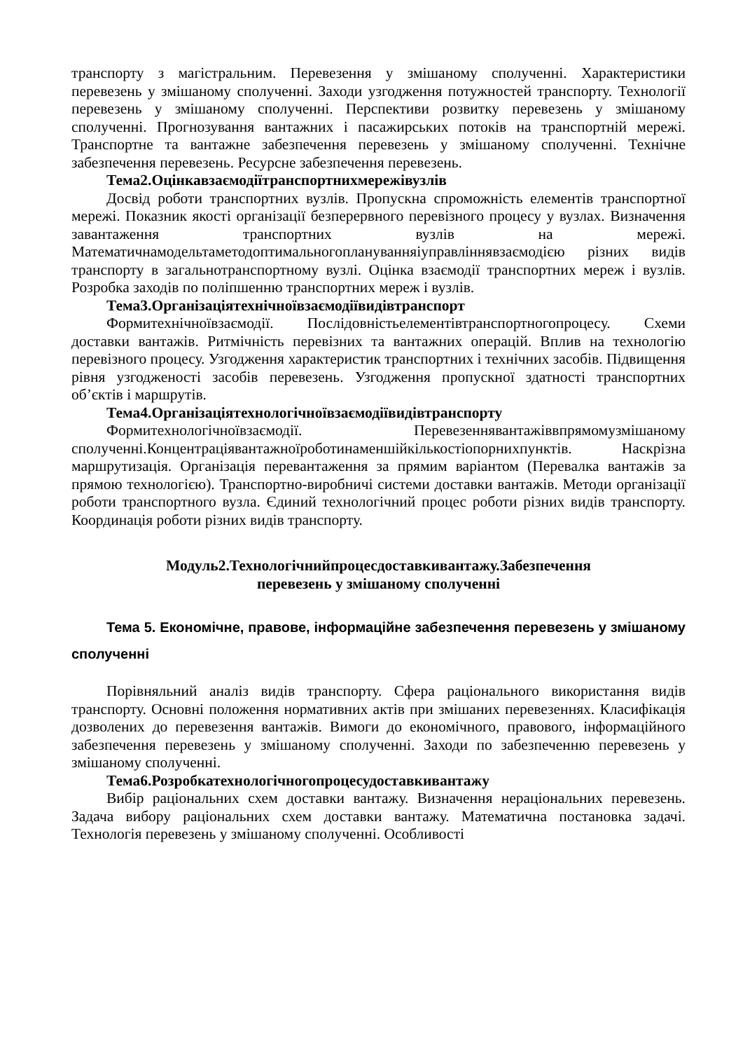транспорту з магістральним. Перевезення у змішаному сполученні. Характеристики перевезень у змішаному сполученні. Заходи узгодження потужностей транспорту. Технології перевезень у змішаному сполученні. Перспективи розвитку перевезень у змішаному сполученні. Прогнозування вантажних і пасажирських потоків на транспортній мережі. Транспортне та вантажне забезпечення перевезень у змішаному сполученні. Технічне забезпечення перевезень. Ресурсне забезпечення перевезень.
Тема2.Оцінкавзаємодіїтранспортнихмережівузлів
Досвід роботи транспортних вузлів. Пропускна спроможність елементів транспортної мережі. Показник якості організації безперервного перевізного процесу у вузлах. Визначення завантаження транспортних вузлів на мережі. Математичнамодельтаметодоптимальногоплануванняіуправліннявзаємодією різних видів транспорту в загальнотранспортному вузлі. Оцінка взаємодії транспортних мереж і вузлів. Розробка заходів по поліпшенню транспортних мереж і вузлів.
Тема3.Організаціятехнічноївзаємодіївидівтранспорт
Формитехнічноївзаємодії. Послідовністьелементівтранспортногопроцесу. Схеми доставки вантажів. Ритмічність перевізних та вантажних операцій. Вплив на технологію перевізного процесу. Узгодження характеристик транспортних і технічних засобів. Підвищення рівня узгодженості засобів перевезень. Узгодження пропускної здатності транспортних об’єктів і маршрутів.
Тема4.Організаціятехнологічноївзаємодіївидівтранспорту
Формитехнологічноївзаємодії. Перевезеннявантажіввпрямомузмішаному сполученні.Концентраціявантажноїроботинаменшійкількостіопорнихпунктів. Наскрізна маршрутизація. Організація перевантаження за прямим варіантом (Перевалка вантажів за прямою технологією). Транспортно-виробничі системи доставки вантажів. Методи організації роботи транспортного вузла. Єдиний технологічний процес роботи різних видів транспорту. Координація роботи різних видів транспорту.
Модуль2.Технологічнийпроцесдоставкивантажу.Забезпечення
перевезень у змішаному сполученні
Тема 5. Економічне, правове, інформаційне забезпечення перевезень у змішаному сполученні
Порівняльний аналіз видів транспорту. Сфера раціонального використання видів транспорту. Основні положення нормативних актів при змішаних перевезеннях. Класифікація дозволених до перевезення вантажів. Вимоги до економічного, правового, інформаційного забезпечення перевезень у змішаному сполученні. Заходи по забезпеченню перевезень у змішаному сполученні.
Тема6.Розробкатехнологічногопроцесудоставкивантажу
Вибір раціональних схем доставки вантажу. Визначення нераціональних перевезень. Задача вибору раціональних схем доставки вантажу. Математична постановка задачі. Технологія перевезень у змішаному сполученні. Особливості